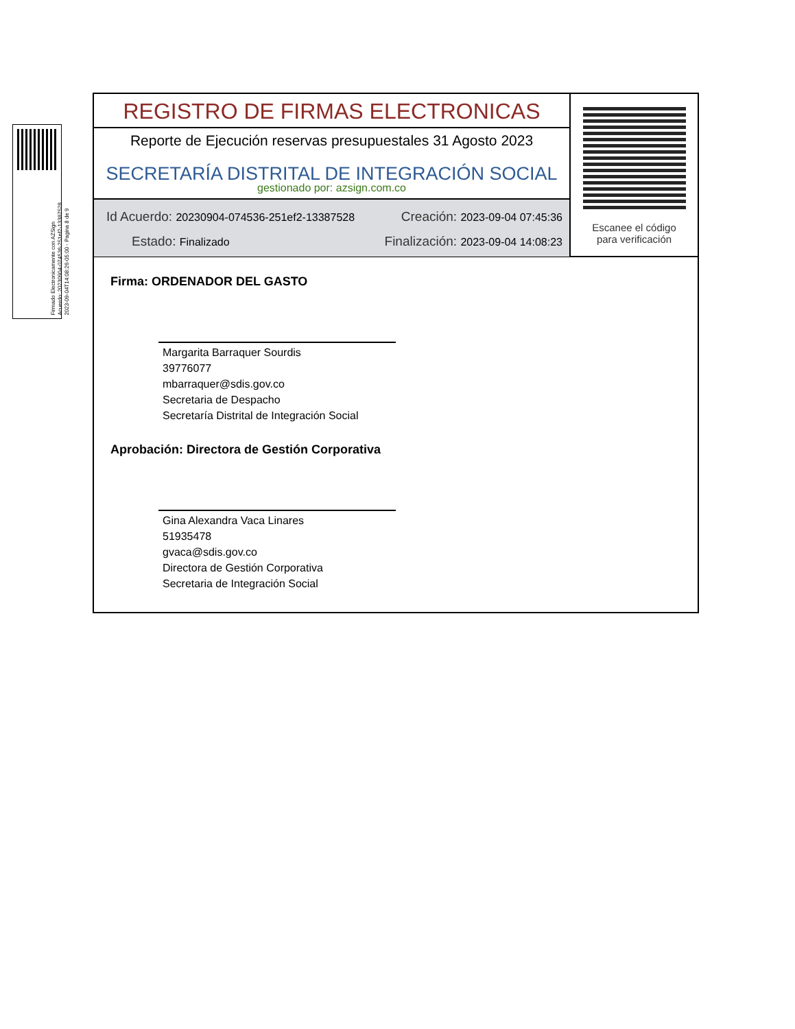Firmado Electronicamente con AZSign
Acuerdo: 20230904-074536-251ef2-13387528
2023-09-04T14:08:26-05:00 - Pagina 8 de 9
REGISTRO DE FIRMAS ELECTRONICAS
Reporte de Ejecución reservas presupuestales 31 Agosto 2023
SECRETARÍA DISTRITAL DE INTEGRACIÓN SOCIAL
gestionado por: azsign.com.co
Id Acuerdo: 20230904-074536-251ef2-13387528 Creación: 2023-09-04 07:45:36
Estado: Finalizado Finalización: 2023-09-04 14:08:23
Escanee el código
para verificación
Firma: ORDENADOR DEL GASTO
Margarita Barraquer Sourdis
39776077
mbarraquer@sdis.gov.co
Secretaria de Despacho
Secretaría Distrital de Integración Social
Aprobación: Directora de Gestión Corporativa
Gina Alexandra Vaca Linares
51935478
gvaca@sdis.gov.co
Directora de Gestión Corporativa
Secretaria de Integración Social